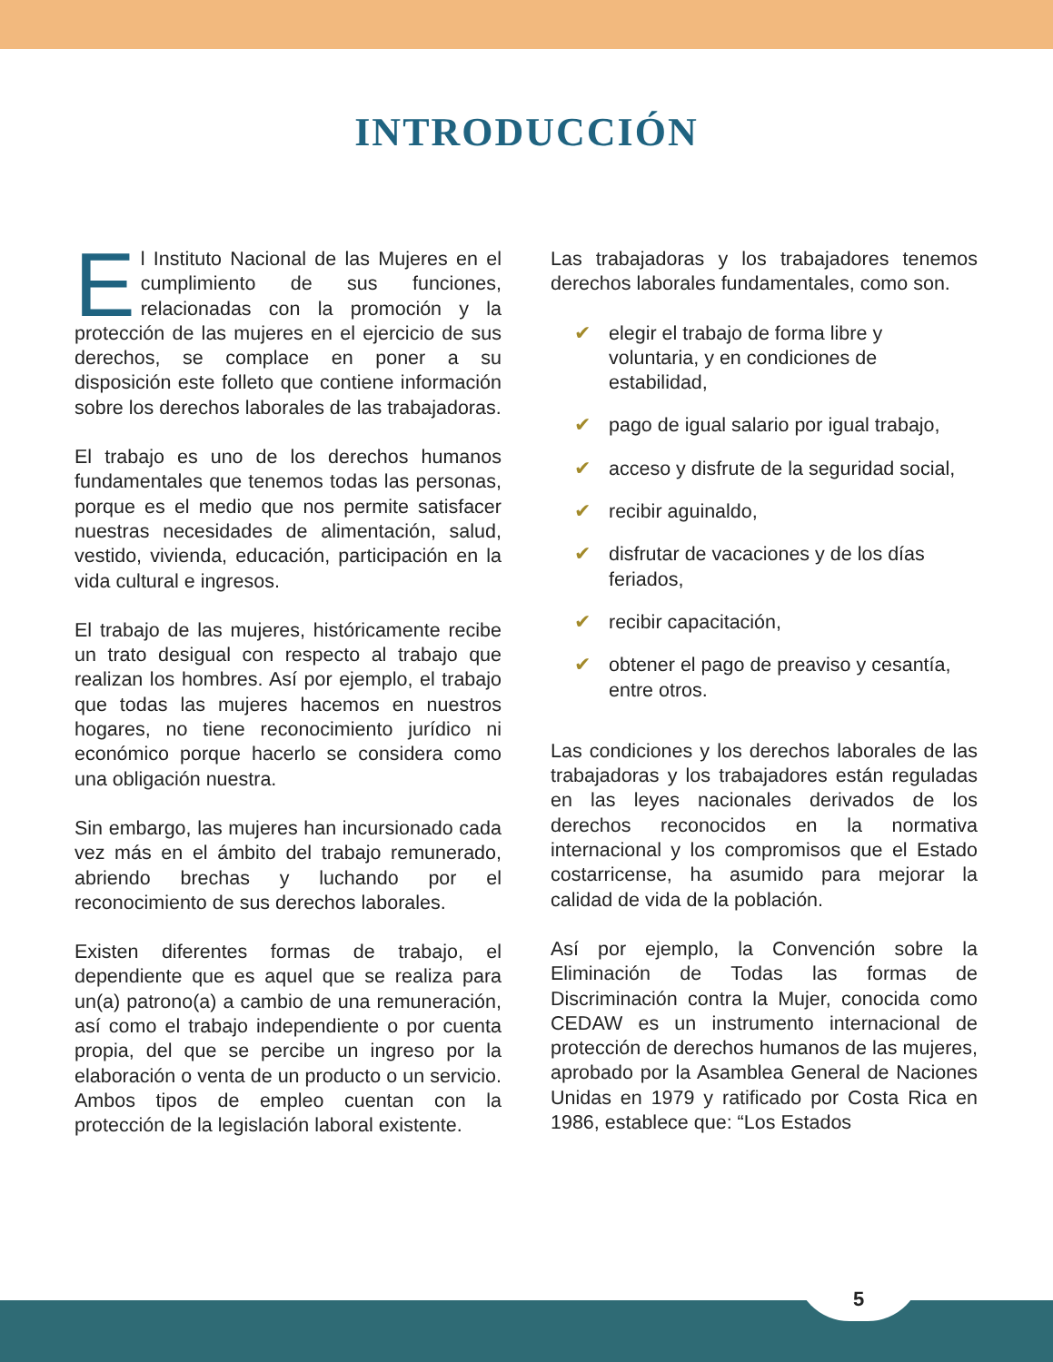INTRODUCCIÓN
El Instituto Nacional de las Mujeres en el cumplimiento de sus funciones, relacionadas con la promoción y la protección de las mujeres en el ejercicio de sus derechos, se complace en poner a su disposición este folleto que contiene información sobre los derechos laborales de las trabajadoras.
El trabajo es uno de los derechos humanos fundamentales que tenemos todas las personas, porque es el medio que nos permite satisfacer nuestras necesidades de alimentación, salud, vestido, vivienda, educación, participación en la vida cultural e ingresos.
El trabajo de las mujeres, históricamente recibe un trato desigual con respecto al trabajo que realizan los hombres. Así por ejemplo, el trabajo que todas las mujeres hacemos en nuestros hogares, no tiene reconocimiento jurídico ni económico porque hacerlo se considera como una obligación nuestra.
Sin embargo, las mujeres han incursionado cada vez más en el ámbito del trabajo remunerado, abriendo brechas y luchando por el reconocimiento de sus derechos laborales.
Existen diferentes formas de trabajo, el dependiente que es aquel que se realiza para un(a) patrono(a) a cambio de una remuneración, así como el trabajo independiente o por cuenta propia, del que se percibe un ingreso por la elaboración o venta de un producto o un servicio. Ambos tipos de empleo cuentan con la protección de la legislación laboral existente.
Las trabajadoras y los trabajadores tenemos derechos laborales fundamentales, como son.
✔ elegir el trabajo de forma libre y voluntaria, y en condiciones de estabilidad,
✔ pago de igual salario por igual trabajo,
✔ acceso y disfrute de la seguridad social,
✔ recibir aguinaldo,
✔ disfrutar de vacaciones y de los días feriados,
✔ recibir capacitación,
✔ obtener el pago de preaviso y cesantía, entre otros.
Las condiciones y los derechos laborales de las trabajadoras y los trabajadores están reguladas en las leyes nacionales derivados de los derechos reconocidos en la normativa internacional y los compromisos que el Estado costarricense, ha asumido para mejorar la calidad de vida de la población.
Así por ejemplo, la Convención sobre la Eliminación de Todas las formas de Discriminación contra la Mujer, conocida como CEDAW es un instrumento internacional de protección de derechos humanos de las mujeres, aprobado por la Asamblea General de Naciones Unidas en 1979 y ratificado por Costa Rica en 1986, establece que: “Los Estados
5